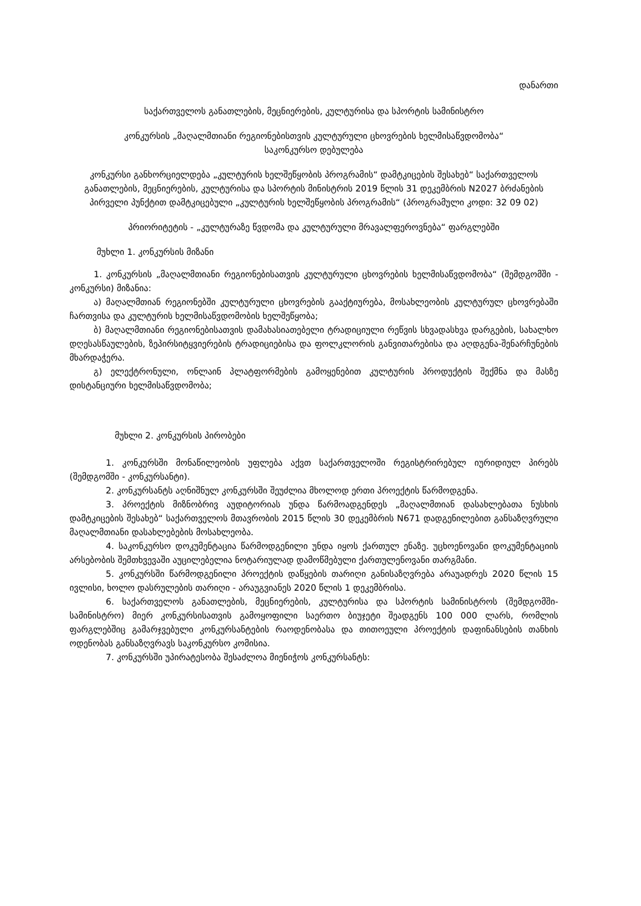დანართი
საქართველოს განათლების, მეცნიერების, კულტურისა და სპორტის სამინისტრო
კონკურსის „მაღალმთიანი რეგიონებისთვის კულტურული ცხოვრების ხელმისაწვდომობა“
საკონკურსო დებულება
კონკურსი განხორციელდება „კულტურის ხელშეწყობის პროგრამის“ დამტკიცების შესახებ“ საქართველოს განათლების, მეცნიერების, კულტურისა და სპორტის მინისტრის 2019 წლის 31 დეკემბრის N2027 ბრძანების პირველი პუნქტით დამტკიცებული „კულტურის ხელშეწყობის პროგრამის“ (პროგრამული კოდი: 32 09 02)
პრიორიტეტის - „კულტურაზე წვდომა და კულტურული მრავალფეროვნება“ ფარგლებში
მუხლი 1. კონკურსის მიზანი
1. კონკურსის „მაღალმთიანი რეგიონებისათვის კულტურული ცხოვრების ხელმისაწვდომობა“ (შემდგომში - კონკურსი) მიზანია:
ა) მაღალმთიან რეგიონებში კულტურული ცხოვრების გააქტიურება, მოსახლეობის კულტურულ ცხოვრებაში ჩართვისა და კულტურის ხელმისაწვდომობის ხელშეწყობა;
ბ) მაღალმთიანი რეგიონებისათვის დამახასიათებელი ტრადიციული რეწვის სხვადასხვა დარგების, სახალხო დღესასწაულების, ზეპირსიტყვიერების ტრადიციებისა და ფოლკლორის განვითარებისა და აღდგენა-შენარჩუნების მხარდაჭერა.
გ) ელექტრონული, ონლაინ პლატფორმების გამოყენებით კულტურის პროდუქტის შექმნა და მასზე დისტანციური ხელმისაწვდომობა;
მუხლი 2. კონკურსის პირობები
1. კონკურსში მონაწილეობის უფლება აქვთ საქართველოში რეგისტრირებულ იურიდიულ პირებს (შემდგომში - კონკურსანტი).
2. კონკურსანტს აღნიშნულ კონკურსში შეუძლია მხოლოდ ერთი პროექტის წარმოდგენა.
3. პროექტის მიზნობრივ აუდიტორიას უნდა წარმოადგენდეს „მაღალმთიან დასახლებათა ნუსხის დამტკიცების შესახებ“ საქართველოს მთავრობის 2015 წლის 30 დეკემბრის N671 დადგენილებით განსაზღვრული მაღალმთიანი დასახლებების მოსახლეობა.
4. საკონკურსო დოკუმენტაცია წარმოდგენილი უნდა იყოს ქართულ ენაზე. უცხოენოვანი დოკუმენტაციის არსებობის შემთხვევაში აუცილებელია ნოტარიულად დამოწმებული ქართულენოვანი თარგმანი.
5. კონკურსში წარმოდგენილი პროექტის დაწყების თარიღი განისაზღვრება არაუადრეს 2020 წლის 15 ივლისი, ხოლო დასრულების თარიღი - არაუგვიანეს 2020 წლის 1 დეკემბრისა.
6. საქართველოს განათლების, მეცნიერების, კულტურისა და სპორტის სამინისტროს (შემდგომში-სამინისტრო) მიერ კონკურსისათვის გამოყოფილი საერთო ბიუჯეტი შეადგენს 100 000 ლარს, რომლის ფარგლებშიც გამარჯვებული კონკურსანტების რაოდენობასა და თითოეული პროექტის დაფინანსების თანხის ოდენობას განსაზღვრავს საკონკურსო კომისია.
7. კონკურსში უპირატესობა შესაძლოა მიენიჭოს კონკურსანტს: